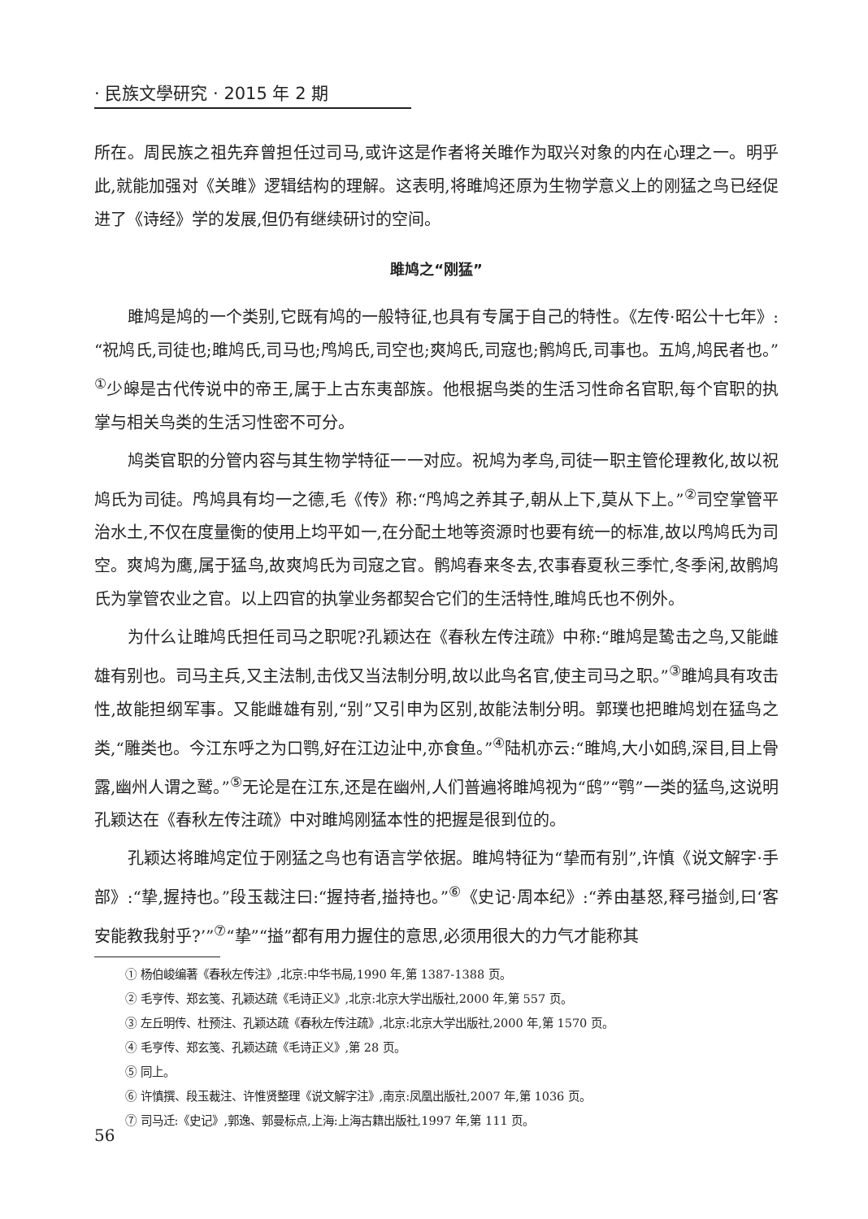· 民族文學研究 · 2015 年 2 期
所在。周民族之祖先弃曾担任过司马,或许这是作者将关雎作为取兴对象的内在心理之一。明乎此,就能加强对《关雎》逻辑结构的理解。这表明,将雎鸠还原为生物学意义上的刚猛之鸟已经促进了《诗经》学的发展,但仍有继续研讨的空间。
雎鸠之“刚猛”
雎鸠是鸠的一个类别,它既有鸠的一般特征,也具有专属于自己的特性。《左传·昭公十七年》:“祝鸠氏,司徒也;雎鸠氏,司马也;鸤鸠氏,司空也;爽鸠氏,司寇也;鹘鸠氏,司事也。五鸠,鸠民者也。”<sup>①</sup>少皞是古代传说中的帝王,属于上古东夷部族。他根据鸟类的生活习性命名官职,每个官职的执掌与相关鸟类的生活习性密不可分。
鸠类官职的分管内容与其生物学特征一一对应。祝鸠为孝鸟,司徒一职主管伦理教化,故以祝鸠氏为司徒。鸤鸠具有均一之德,毛《传》称:“鸤鸠之养其子,朝从上下,莫从下上。”<sup>②</sup>司空掌管平治水土,不仅在度量衡的使用上均平如一,在分配土地等资源时也要有统一的标准,故以鸤鸠氏为司空。爽鸠为鹰,属于猛鸟,故爽鸠氏为司寇之官。鹘鸠春来冬去,农事春夏秋三季忙,冬季闲,故鹘鸠氏为掌管农业之官。以上四官的执掌业务都契合它们的生活特性,雎鸠氏也不例外。
为什么让雎鸠氏担任司马之职呢?孔颖达在《春秋左传注疏》中称:“雎鸠是鸷击之鸟,又能雌雄有别也。司马主兵,又主法制,击伐又当法制分明,故以此鸟名官,使主司马之职。”<sup>③</sup>雎鸠具有攻击性,故能担纲军事。又能雌雄有别,“别”又引申为区别,故能法制分明。郭璞也把雎鸠划在猛鸟之类,“雕类也。今江东呼之为口鹗,好在江边沚中,亦食鱼。”<sup>④</sup>陆机亦云:“雎鸠,大小如鸱,深目,目上骨露,幽州人谓之鹫。”<sup>⑤</sup>无论是在江东,还是在幽州,人们普遍将雎鸠视为“鸱”“鹗”一类的猛鸟,这说明孔颖达在《春秋左传注疏》中对雎鸠刚猛本性的把握是很到位的。
孔颖达将雎鸠定位于刚猛之鸟也有语言学依据。雎鸠特征为“挚而有别”,许慎《说文解字·手部》:“挚,握持也。”段玉裁注曰:“握持者,搤持也。”<sup>⑥</sup>《史记·周本纪》:“养由基怒,释弓搤剑,曰‘客安能教我射乎?’”<sup>⑦</sup>“挚”“搤”都有用力握住的意思,必须用很大的力气才能称其
① 杨伯峻编著《春秋左传注》,北京:中华书局,1990 年,第 1387-1388 页。
② 毛亨传、郑玄笺、孔颖达疏《毛诗正义》,北京:北京大学出版社,2000 年,第 557 页。
③ 左丘明传、杜预注、孔颖达疏《春秋左传注疏》,北京:北京大学出版社,2000 年,第 1570 页。
④ 毛亨传、郑玄笺、孔颖达疏《毛诗正义》,第 28 页。
⑤ 同上。
⑥ 许慎撰、段玉裁注、许惟贤整理《说文解字注》,南京:凤凰出版社,2007 年,第 1036 页。
⑦ 司马迁:《史记》,郭逸、郭曼标点,上海:上海古籍出版社,1997 年,第 111 页。
56